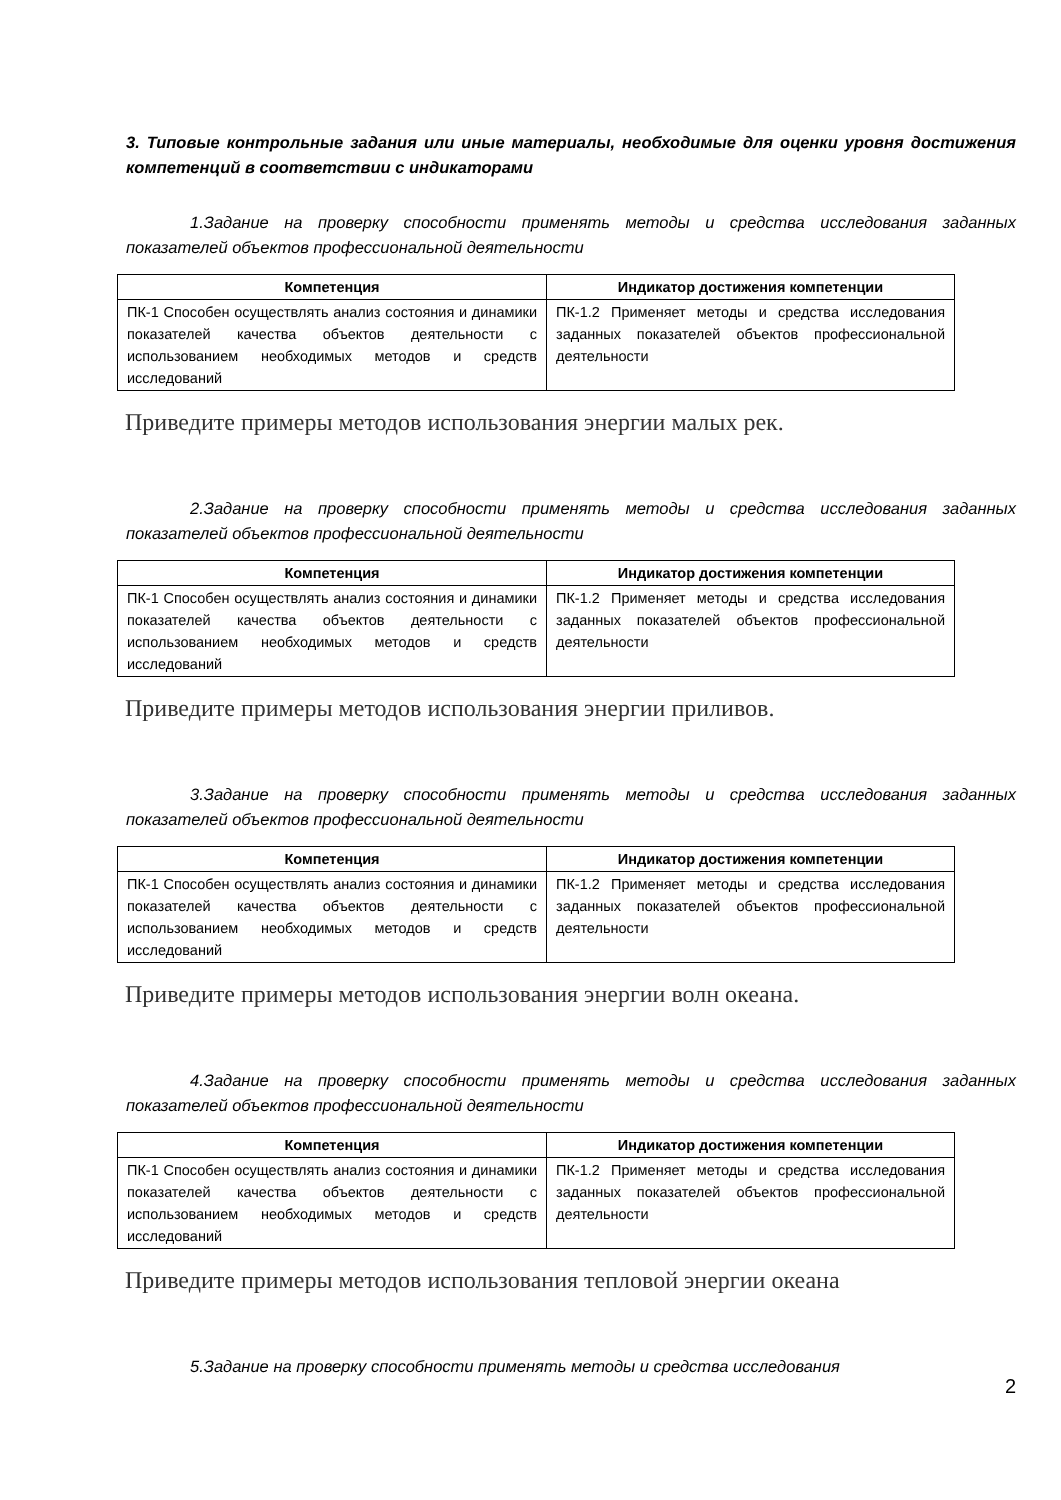3. Типовые контрольные задания или иные материалы, необходимые для оценки уровня достижения компетенций в соответствии с индикаторами
1.Задание на проверку способности применять методы и средства исследования заданных показателей объектов профессиональной деятельности
| Компетенция | Индикатор достижения компетенции |
| --- | --- |
| ПК-1 Способен осуществлять анализ состояния и динамики показателей качества объектов деятельности с использованием необходимых методов и средств исследований | ПК-1.2 Применяет методы и средства исследования заданных показателей объектов профессиональной деятельности |
Приведите примеры методов использования энергии малых рек.
2.Задание на проверку способности применять методы и средства исследования заданных показателей объектов профессиональной деятельности
| Компетенция | Индикатор достижения компетенции |
| --- | --- |
| ПК-1 Способен осуществлять анализ состояния и динамики показателей качества объектов деятельности с использованием необходимых методов и средств исследований | ПК-1.2 Применяет методы и средства исследования заданных показателей объектов профессиональной деятельности |
Приведите примеры методов использования энергии приливов.
3.Задание на проверку способности применять методы и средства исследования заданных показателей объектов профессиональной деятельности
| Компетенция | Индикатор достижения компетенции |
| --- | --- |
| ПК-1 Способен осуществлять анализ состояния и динамики показателей качества объектов деятельности с использованием необходимых методов и средств исследований | ПК-1.2 Применяет методы и средства исследования заданных показателей объектов профессиональной деятельности |
Приведите примеры методов использования энергии волн океана.
4.Задание на проверку способности применять методы и средства исследования заданных показателей объектов профессиональной деятельности
| Компетенция | Индикатор достижения компетенции |
| --- | --- |
| ПК-1 Способен осуществлять анализ состояния и динамики показателей качества объектов деятельности с использованием необходимых методов и средств исследований | ПК-1.2 Применяет методы и средства исследования заданных показателей объектов профессиональной деятельности |
Приведите примеры методов использования тепловой энергии океана
5.Задание на проверку способности применять методы и средства исследования
2